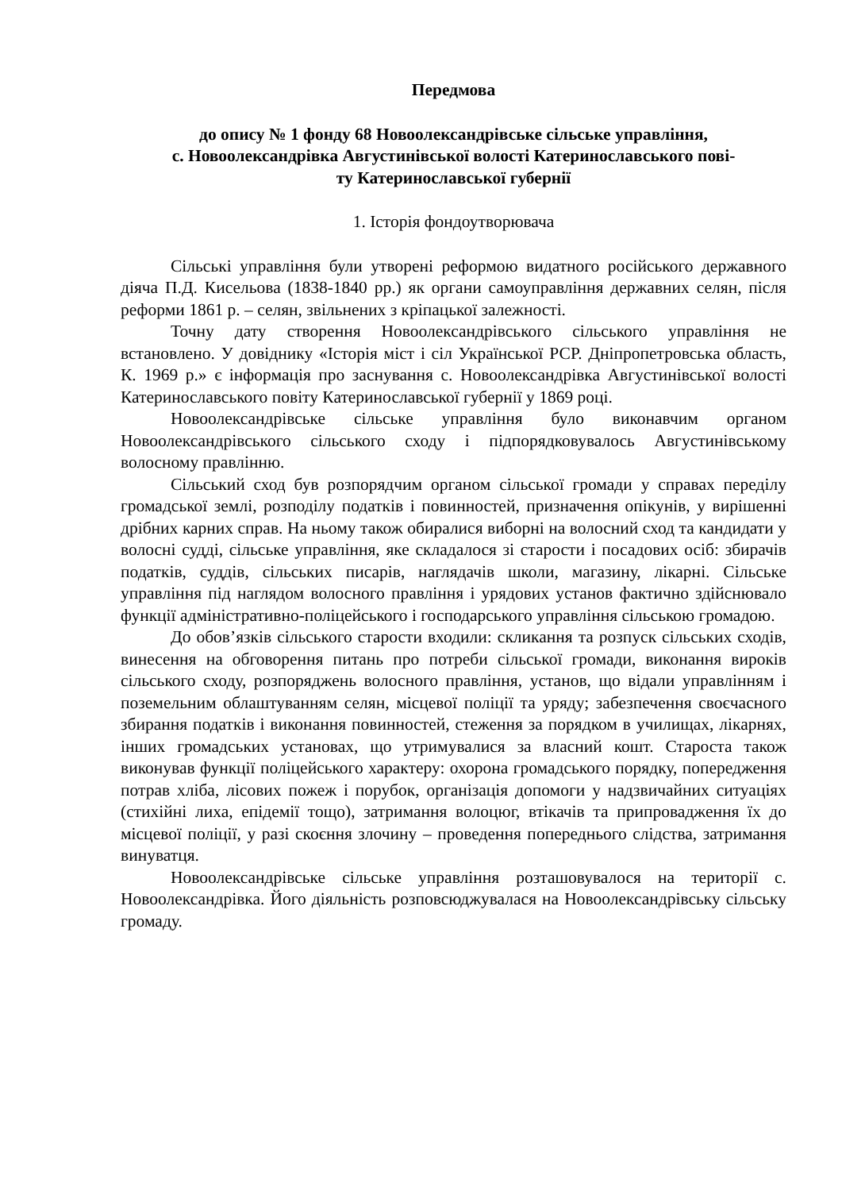Передмова
до опису № 1 фонду 68 Новоолександрівське сільське управління,
с. Новоолександрівка Августинівської волості Катеринославського пові-
ту Катеринославської губернії
1. Історія фондоутворювача
Сільські управління були утворені реформою видатного російського державного діяча П.Д. Кисельова (1838-1840 рр.) як органи самоуправління державних селян, після реформи 1861 р. – селян, звільнених з кріпацької залежності.
Точну дату створення Новоолександрівського сільського управління не встановлено. У довіднику «Історія міст і сіл Української РСР. Дніпропетровська область, К. 1969 р.» є інформація про заснування с. Новоолександрівка Августинівської волості Катеринославського повіту Катеринославської губернії у 1869 році.
Новоолександрівське сільське управління було виконавчим органом Новоолександрівського сільського сходу і підпорядковувалось Августинівському волосному правлінню.
Сільський сход був розпорядчим органом сільської громади у справах переділу громадської землі, розподілу податків і повинностей, призначення опікунів, у вирішенні дрібних карних справ. На ньому також обиралися виборні на волосний сход та кандидати у волосні судді, сільське управління, яке складалося зі старости і посадових осіб: збирачів податків, суддів, сільських писарів, наглядачів школи, магазину, лікарні. Сільське управління під наглядом волосного правління і урядових установ фактично здійснювало функції адміністративно-поліцейського і господарського управління сільською громадою.
До обов’язків сільського старости входили: скликання та розпуск сільських сходів, винесення на обговорення питань про потреби сільської громади, виконання вироків сільського сходу, розпоряджень волосного правління, установ, що відали управлінням і поземельним облаштуванням селян, місцевої поліції та уряду; забезпечення своєчасного збирання податків і виконання повинностей, стеження за порядком в училищах, лікарнях, інших громадських установах, що утримувалися за власний кошт. Староста також виконував функції поліцейського характеру: охорона громадського порядку, попередження потрав хліба, лісових пожеж і порубок, організація допомоги у надзвичайних ситуаціях (стихійні лиха, епідемії тощо), затримання волоцюг, втікачів та припровадження їх до місцевої поліції, у разі скоєння злочину – проведення попереднього слідства, затримання винуватця.
Новоолександрівське сільське управління розташовувалося на території с. Новоолександрівка. Його діяльність розповсюджувалася на Новоолександрівську сільську громаду.